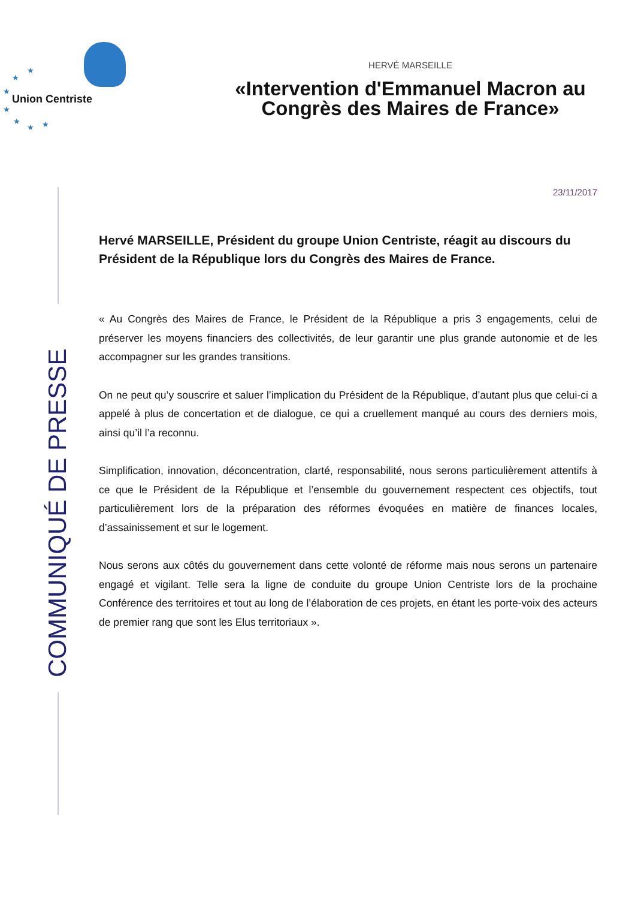★
★
★
★
★
★ ★
Union Centriste
HERVÉ MARSEILLE
«Intervention d'Emmanuel Macron au Congrès des Maires de France»
23/11/2017
COMMUNIQUÉ DE PRESSE
Hervé MARSEILLE, Président du groupe Union Centriste, réagit au discours du Président de la République lors du Congrès des Maires de France.
« Au Congrès des Maires de France, le Président de la République a pris 3 engagements, celui de préserver les moyens financiers des collectivités, de leur garantir une plus grande autonomie et de les accompagner sur les grandes transitions.
On ne peut qu’y souscrire et saluer l’implication du Président de la République, d’autant plus que celui-ci a appelé à plus de concertation et de dialogue, ce qui a cruellement manqué au cours des derniers mois, ainsi qu’il l’a reconnu.
Simplification, innovation, déconcentration, clarté, responsabilité, nous serons particulièrement attentifs à ce que le Président de la République et l’ensemble du gouvernement respectent ces objectifs, tout particulièrement lors de la préparation des réformes évoquées en matière de finances locales, d’assainissement et sur le logement.
Nous serons aux côtés du gouvernement dans cette volonté de réforme mais nous serons un partenaire engagé et vigilant. Telle sera la ligne de conduite du groupe Union Centriste lors de la prochaine Conférence des territoires et tout au long de l’élaboration de ces projets, en étant les porte-voix des acteurs de premier rang que sont les Elus territoriaux ».